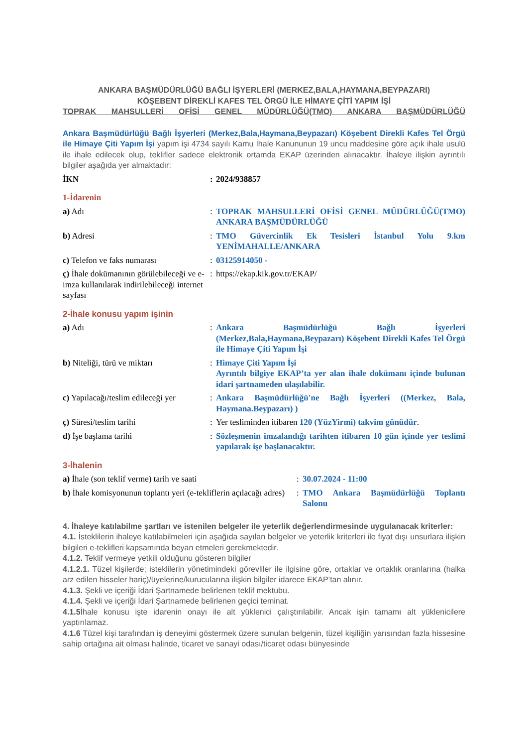ANKARA BAŞMÜDÜRLÜĞÜ BAĞLI İŞYERLERİ (MERKEZ,BALA,HAYMANA,BEYPAZARI)
KÖŞEBENT DİREKLİ KAFES TEL ÖRGÜ İLE HİMAYE ÇİTİ YAPIM İŞİ
TOPRAK MAHSULLERİ OFİSİ GENEL MÜDÜRLÜĞÜ(TMO) ANKARA BAŞMÜDÜRLÜĞÜ
Ankara Başmüdürlüğü Bağlı İşyerleri (Merkez,Bala,Haymana,Beypazarı) Köşebent Direkli Kafes Tel Örgü ile Himaye Çiti Yapım İşi yapım işi 4734 sayılı Kamu İhale Kanununun 19 uncu maddesine göre açık ihale usulü ile ihale edilecek olup, teklifler sadece elektronik ortamda EKAP üzerinden alınacaktır. İhaleye ilişkin ayrıntılı bilgiler aşağıda yer almaktadır:
| İKN | : | 2024/938857 |
1-İdarenin
| a) Adı | : | TOPRAK MAHSULLERİ OFİSİ GENEL MÜDÜRLÜĞÜ(TMO) ANKARA BAŞMÜDÜRLÜĞÜ |
| b) Adresi | : | TMO Güvercinlik Ek Tesisleri İstanbul Yolu 9.km YENİMAHALLE/ANKARA |
| c) Telefon ve faks numarası | : | 03125914050 - |
| ç) İhale dokümanının görülebileceği ve e-imza kullanılarak indirilebileceği internet sayfası | : | https://ekap.kik.gov.tr/EKAP/ |
2-İhale konusu yapım işinin
| a) Adı | : | Ankara Başmüdürlüğü Bağlı İşyerleri (Merkez,Bala,Haymana,Beypazarı) Köşebent Direkli Kafes Tel Örgü ile Himaye Çiti Yapım İşi |
| b) Niteliği, türü ve miktarı | : | Himaye Çiti Yapım İşi Ayrıntılı bilgiye EKAP’ta yer alan ihale dokümanı içinde bulunan idari şartnameden ulaşılabilir. |
| c) Yapılacağı/teslim edileceği yer | : | Ankara Başmüdürlüğü'ne Bağlı İşyerleri ((Merkez, Bala, Haymana.Beypazarı) ) |
| ç) Süresi/teslim tarihi | : | Yer tesliminden itibaren 120 (YüzYirmi) takvim günüdür . |
| d) İşe başlama tarihi | : | Sözleşmenin imzalandığı tarihten itibaren 10 gün içinde yer teslimi yapılarak işe başlanacaktır. |
3-İhalenin
| a) İhale (son teklif verme) tarih ve saati | : | 30.07.2024 - 11:00 |
| b) İhale komisyonunun toplantı yeri (e-tekliflerin açılacağı adres) | : | TMO Ankara Başmüdürlüğü Toplantı Salonu |
4. İhaleye katılabilme şartları ve istenilen belgeler ile yeterlik değerlendirmesinde uygulanacak kriterler:
4.1. İsteklilerin ihaleye katılabilmeleri için aşağıda sayılan belgeler ve yeterlik kriterleri ile fiyat dışı unsurlara ilişkin bilgileri e-teklifleri kapsamında beyan etmeleri gerekmektedir.
4.1.2. Teklif vermeye yetkili olduğunu gösteren bilgiler
4.1.2.1. Tüzel kişilerde; isteklilerin yönetimindeki görevliler ile ilgisine göre, ortaklar ve ortaklık oranlarına (halka arz edilen hisseler hariç)/üyelerine/kurucularına ilişkin bilgiler idarece EKAP’tan alınır.
4.1.3. Şekli ve içeriği İdari Şartnamede belirlenen teklif mektubu.
4.1.4. Şekli ve içeriği İdari Şartnamede belirlenen geçici teminat.
4.1.5 İhale konusu işte idarenin onayı ile alt yüklenici çalıştırılabilir. Ancak işin tamamı alt yüklenicilere yaptırılamaz.
4.1.6 Tüzel kişi tarafından iş deneyimi göstermek üzere sunulan belgenin, tüzel kişiliğin yarısından fazla hissesine sahip ortağına ait olması halinde, ticaret ve sanayi odası/ticaret odası bünyesinde